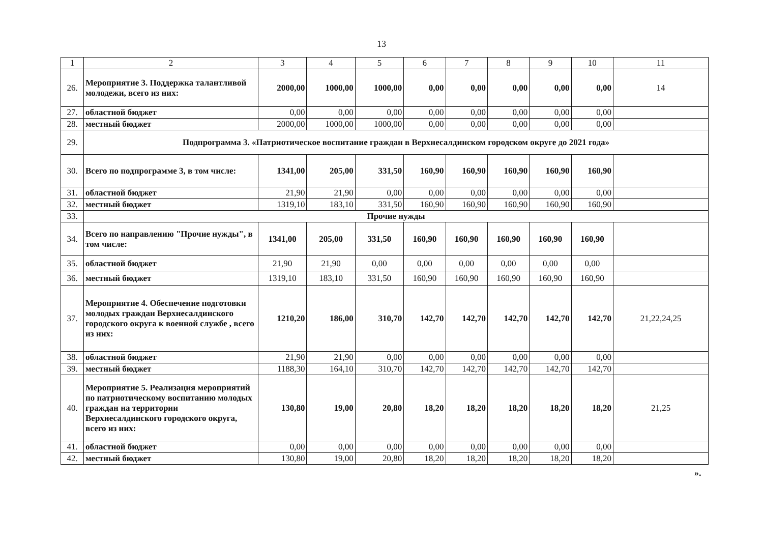13
| 1 | 2 | 3 | 4 | 5 | 6 | 7 | 8 | 9 | 10 | 11 |
| 26. | Мероприятие 3. Поддержка талантливой молодежи, всего из них: | 2000,00 | 1000,00 | 1000,00 | 0,00 | 0,00 | 0,00 | 0,00 | 0,00 | 14 |
| 27. | областной бюджет | 0,00 | 0,00 | 0,00 | 0,00 | 0,00 | 0,00 | 0,00 | 0,00 | |
| 28. | местный бюджет | 2000,00 | 1000,00 | 1000,00 | 0,00 | 0,00 | 0,00 | 0,00 | 0,00 | |
| 29. | Подпрограмма 3. «Патриотическое воспитание граждан в Верхнесалдинском городском округе до 2021 года» | | | | | | | | | |
| 30. | Всего по подпрограмме 3, в том числе: | 1341,00 | 205,00 | 331,50 | 160,90 | 160,90 | 160,90 | 160,90 | 160,90 | |
| 31. | областной бюджет | 21,90 | 21,90 | 0,00 | 0,00 | 0,00 | 0,00 | 0,00 | 0,00 | |
| 32. | местный бюджет | 1319,10 | 183,10 | 331,50 | 160,90 | 160,90 | 160,90 | 160,90 | 160,90 | |
| 33. | Прочие нужды | | | | | | | | | |
| 34. | Всего по направлению "Прочие нужды", в том числе: | 1341,00 | 205,00 | 331,50 | 160,90 | 160,90 | 160,90 | 160,90 | 160,90 | |
| 35. | областной бюджет | 21,90 | 21,90 | 0,00 | 0,00 | 0,00 | 0,00 | 0,00 | 0,00 | |
| 36. | местный бюджет | 1319,10 | 183,10 | 331,50 | 160,90 | 160,90 | 160,90 | 160,90 | 160,90 | |
| 37. | Мероприятие 4. Обеспечение подготовки молодых граждан Верхнесалдинского городского округа к военной службе , всего из них: | 1210,20 | 186,00 | 310,70 | 142,70 | 142,70 | 142,70 | 142,70 | 142,70 | 21,22,24,25 |
| 38. | областной бюджет | 21,90 | 21,90 | 0,00 | 0,00 | 0,00 | 0,00 | 0,00 | 0,00 | |
| 39. | местный бюджет | 1188,30 | 164,10 | 310,70 | 142,70 | 142,70 | 142,70 | 142,70 | 142,70 | |
| 40. | Мероприятие 5. Реализация мероприятий по патриотическому воспитанию молодых граждан на территории Верхнесалдинского городского округа, всего из них: | 130,80 | 19,00 | 20,80 | 18,20 | 18,20 | 18,20 | 18,20 | 18,20 | 21,25 |
| 41. | областной бюджет | 0,00 | 0,00 | 0,00 | 0,00 | 0,00 | 0,00 | 0,00 | 0,00 | |
| 42. | местный бюджет | 130,80 | 19,00 | 20,80 | 18,20 | 18,20 | 18,20 | 18,20 | 18,20 | |
».